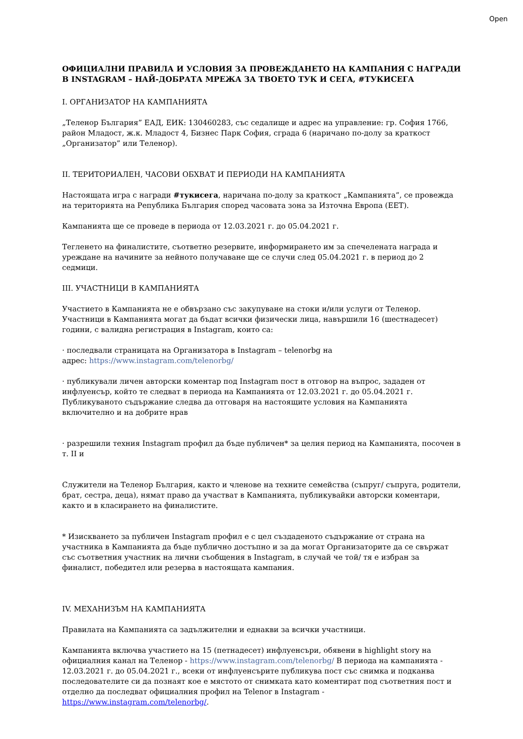Open
ОФИЦИАЛНИ ПРАВИЛА И УСЛОВИЯ ЗА ПРОВЕЖДАНЕТО НА КАМПАНИЯ С НАГРАДИ В INSTAGRAM – НАЙ-ДОБРАТА МРЕЖА ЗА ТВОЕТО ТУК И СЕГА, #ТУКИСЕГА
I. ОРГАНИЗАТОР НА КАМПАНИЯТА
„Теленор България” ЕАД, ЕИК: 130460283, със седалище и адрес на управление: гр. София 1766, район Младост, ж.к. Младост 4, Бизнес Парк София, сграда 6 (наричано по-долу за краткост „Организатор” или Теленор).
II. ТЕРИТОРИАЛЕН, ЧАСОВИ ОБХВАТ И ПЕРИОДИ НА КАМПАНИЯТА
Настоящата игра с награди #тукисега, наричана по-долу за краткост „Кампанията“, се провежда на територията на Република България според часовата зона за Източна Европа (ЕЕТ).
Кампанията ще се проведе в периода от 12.03.2021 г. до 05.04.2021 г.
Тегленето на финалистите, съответно резервите, информирането им за спечелената награда и уреждане на начините за нейното получаване ще се случи след 05.04.2021 г. в период до 2 седмици.
III. УЧАСТНИЦИ В КАМПАНИЯТА
Участието в Кампанията не е обвързано със закупуване на стоки и/или услуги от Теленор. Участници в Кампанията могат да бъдат всички физически лица, навършили 16 (шестнадесет) години, с валидна регистрация в Instagram, които са:
· последвали страницата на Организатора в Instagram – telenorbg на
адрес: https://www.instagram.com/telenorbg/
· публикували личен авторски коментар под Instagram пост в отговор на въпрос, зададен от инфлуенсър, който те следват в периода на Кампанията от 12.03.2021 г. до 05.04.2021 г. Публикуваното съдържание следва да отговаря на настоящите условия на Кампанията включително и на добрите нрав
· разрешили техния Instagram профил да бъде публичен* за целия период на Кампанията, посочен в т. II и
Служители на Теленор България, както и членове на техните семейства (съпруг/ съпруга, родители, брат, сестра, деца), нямат право да участват в Кампанията, публикувайки авторски коментари, както и в класирането на финалистите.
* Изискването за публичен Instagram профил е с цел създаденото съдържание от страна на участника в Кампанията да бъде публично достъпно и за да могат Организаторите да се свържат със съответния участник на лични съобщения в Instagram, в случай че той/ тя е избран за финалист, победител или резерва в настоящата кампания.
IV. МЕХАНИЗЪМ НА КАМПАНИЯТА
Правилата на Кампанията са задължителни и еднакви за всички участници.
Кампанията включва участието на 15 (петнадесет) инфлуенсъри, обявени в highlight story на официалния канал на Теленор - https://www.instagram.com/telenorbg/ В периода на кампанията - 12.03.2021 г. до 05.04.2021 г., всеки от инфлуенсърите публикува пост със снимка и подканва последователите си да познаят кое е мястото от снимката като коментират под съответния пост и отделно да последват официалния профил на Telenor в Instagram - https://www.instagram.com/telenorbg/.